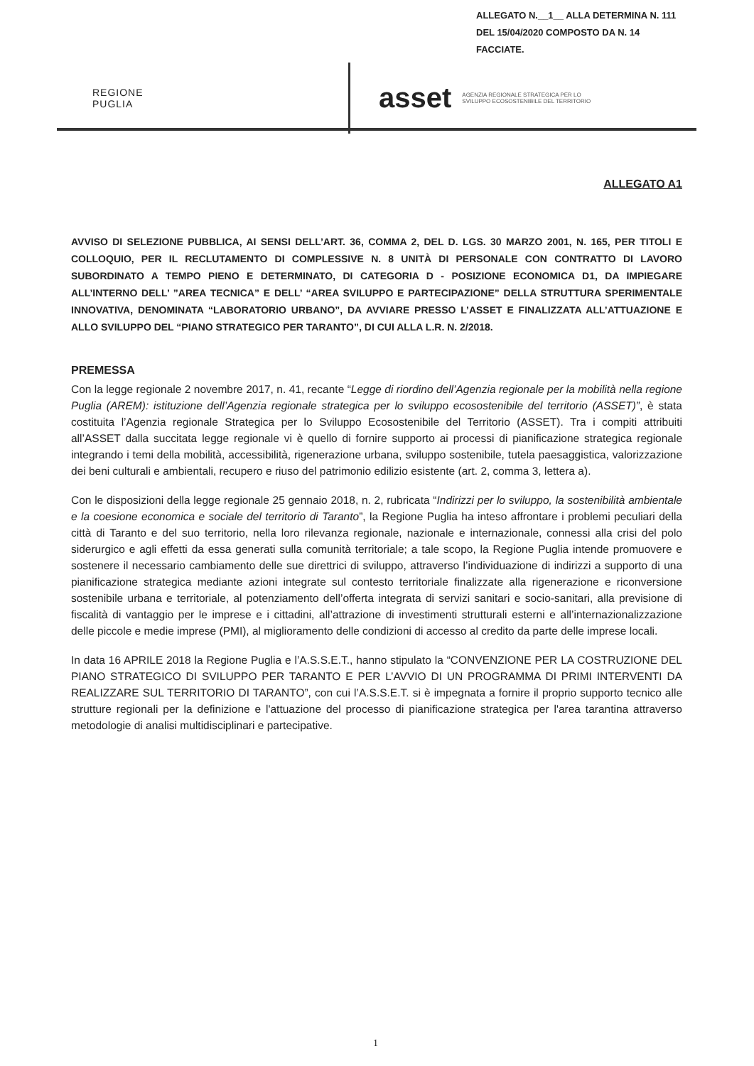ALLEGATO N.__1__ ALLA DETERMINA N. 111
DEL 15/04/2020 COMPOSTO DA N. 14
FACCIATE.
REGIONE
PUGLIA
asset
AGENZIA REGIONALE STRATEGICA PER LO
SVILUPPO ECOSOSTENIBILE DEL TERRITORIO
ALLEGATO A1
AVVISO DI SELEZIONE PUBBLICA, AI SENSI DELL’ART. 36, COMMA 2, DEL D. LGS. 30 MARZO 2001, N. 165, PER TITOLI E COLLOQUIO, PER IL RECLUTAMENTO DI COMPLESSIVE N. 8 UNITÀ DI PERSONALE CON CONTRATTO DI LAVORO SUBORDINATO A TEMPO PIENO E DETERMINATO, DI CATEGORIA D - POSIZIONE ECONOMICA D1, DA IMPIEGARE ALL’INTERNO DELL’ ”AREA TECNICA” E DELL’ “AREA SVILUPPO E PARTECIPAZIONE” DELLA STRUTTURA SPERIMENTALE INNOVATIVA, DENOMINATA “LABORATORIO URBANO”, DA AVVIARE PRESSO L’ASSET E FINALIZZATA ALL’ATTUAZIONE E ALLO SVILUPPO DEL “PIANO STRATEGICO PER TARANTO”, DI CUI ALLA L.R. N. 2/2018.
PREMESSA
Con la legge regionale 2 novembre 2017, n. 41, recante “Legge di riordino dell’Agenzia regionale per la mobilità nella regione Puglia (AREM): istituzione dell’Agenzia regionale strategica per lo sviluppo ecosostenibile del territorio (ASSET)”, è stata costituita l’Agenzia regionale Strategica per lo Sviluppo Ecosostenibile del Territorio (ASSET). Tra i compiti attribuiti all’ASSET dalla succitata legge regionale vi è quello di fornire supporto ai processi di pianificazione strategica regionale integrando i temi della mobilità, accessibilità, rigenerazione urbana, sviluppo sostenibile, tutela paesaggistica, valorizzazione dei beni culturali e ambientali, recupero e riuso del patrimonio edilizio esistente (art. 2, comma 3, lettera a).
Con le disposizioni della legge regionale 25 gennaio 2018, n. 2, rubricata “Indirizzi per lo sviluppo, la sostenibilità ambientale e la coesione economica e sociale del territorio di Taranto”, la Regione Puglia ha inteso affrontare i problemi peculiari della città di Taranto e del suo territorio, nella loro rilevanza regionale, nazionale e internazionale, connessi alla crisi del polo siderurgico e agli effetti da essa generati sulla comunità territoriale; a tale scopo, la Regione Puglia intende promuovere e sostenere il necessario cambiamento delle sue direttrici di sviluppo, attraverso l’individuazione di indirizzi a supporto di una pianificazione strategica mediante azioni integrate sul contesto territoriale finalizzate alla rigenerazione e riconversione sostenibile urbana e territoriale, al potenziamento dell’offerta integrata di servizi sanitari e socio-sanitari, alla previsione di fiscalità di vantaggio per le imprese e i cittadini, all’attrazione di investimenti strutturali esterni e all’internazionalizzazione delle piccole e medie imprese (PMI), al miglioramento delle condizioni di accesso al credito da parte delle imprese locali.
In data 16 APRILE 2018 la Regione Puglia e l’A.S.S.E.T., hanno stipulato la “CONVENZIONE PER LA COSTRUZIONE DEL PIANO STRATEGICO DI SVILUPPO PER TARANTO E PER L’AVVIO DI UN PROGRAMMA DI PRIMI INTERVENTI DA REALIZZARE SUL TERRITORIO DI TARANTO”, con cui l’A.S.S.E.T. si è impegnata a fornire il proprio supporto tecnico alle strutture regionali per la definizione e l'attuazione del processo di pianificazione strategica per l'area tarantina attraverso metodologie di analisi multidisciplinari e partecipative.
1